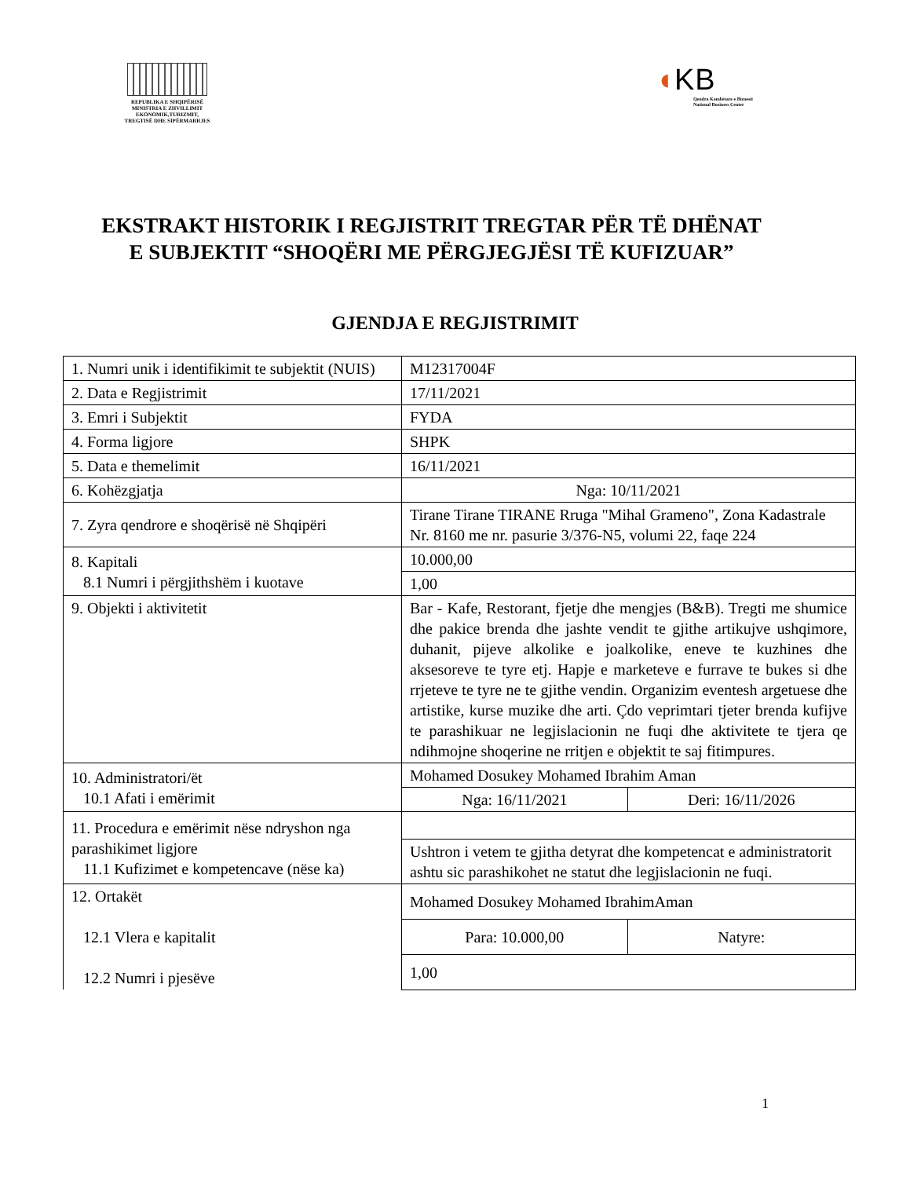REPUBLIKA E SHQIPËRISË
MINISTRIA E ZHVILLIMIT
EKONOMIK,TURIZMIT,
TREGTISË DHE SIPËRMARRJES
◖KB
Qendra Kombëtare e Biznesit
National Business Center
EKSTRAKT HISTORIK I REGJISTRIT TREGTAR PËR TË DHËNAT E SUBJEKTIT “SHOQËRI ME PËRGJEGJËSI TË KUFIZUAR”
GJENDJA E REGJISTRIMIT
| 1. Numri unik i identifikimit te subjektit (NUIS) | M12317004F | |
| 2. Data e Regjistrimit | 17/11/2021 | |
| 3. Emri i Subjektit | FYDA | |
| 4. Forma ligjore | SHPK | |
| 5. Data e themelimit | 16/11/2021 | |
| 6. Kohëzgjatja | Nga: 10/11/2021 | |
| 7. Zyra qendrore e shoqërisë në Shqipëri | Tirane Tirane TIRANE Rruga "Mihal Grameno", Zona Kadastrale Nr. 8160 me nr. pasurie 3/376-N5, volumi 22, faqe 224 | |
| 8. Kapitali 8.1 Numri i përgjithshëm i kuotave | 10.000,00 | |
| | 1,00 | |
| 9. Objekti i aktivitetit | Bar - Kafe, Restorant, fjetje dhe mengjes (B&B). Tregti me shumice dhe pakice brenda dhe jashte vendit te gjithe artikujve ushqimore, duhanit, pijeve alkolike e joalkolike, eneve te kuzhines dhe aksesoreve te tyre etj. Hapje e marketeve e furrave te bukes si dhe rrjeteve te tyre ne te gjithe vendin. Organizim eventesh argetuese dhe artistike, kurse muzike dhe arti. Çdo veprimtari tjeter brenda kufijve te parashikuar ne legjislacionin ne fuqi dhe aktivitete te tjera qe ndihmojne shoqerine ne rritjen e objektit te saj fitimpures. | |
| 10. Administratori/ët 10.1 Afati i emërimit | Mohamed Dosukey Mohamed Ibrahim Aman | |
| | Nga: 16/11/2021 | Deri: 16/11/2026 |
| 11. Procedura e emërimit nëse ndryshon nga parashikimet ligjore 11.1 Kufizimet e kompetencave (nëse ka) | | |
| | Ushtron i vetem te gjitha detyrat dhe kompetencat e administratorit ashtu sic parashikohet ne statut dhe legjislacionin ne fuqi. | |
| 12. Ortakët 12.1 Vlera e kapitalit 12.2 Numri i pjesëve | Mohamed Dosukey Mohamed IbrahimAman | |
| | Para: 10.000,00 | Natyre: |
| | 1,00 | |
1